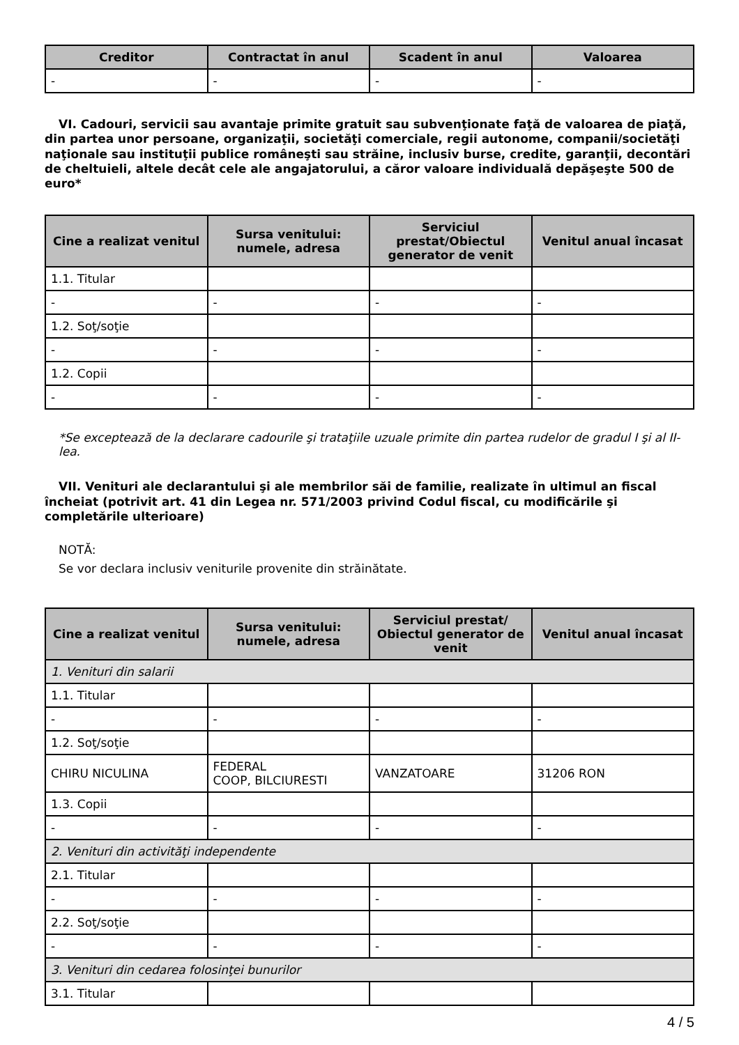| Creditor | Contractat în anul | Scadent în anul | Valoarea |
| --- | --- | --- | --- |
| - | - | - | - |
VI. Cadouri, servicii sau avantaje primite gratuit sau subvenţionate faţă de valoarea de piaţă, din partea unor persoane, organizaţii, societăţi comerciale, regii autonome, companii/societăţi naţionale sau instituţii publice româneşti sau străine, inclusiv burse, credite, garanţii, decontări de cheltuieli, altele decât cele ale angajatorului, a căror valoare individuală depăşeşte 500 de euro*
| Cine a realizat venitul | Sursa venitului: numele, adresa | Serviciul prestat/Obiectul generator de venit | Venitul anual încasat |
| --- | --- | --- | --- |
| 1.1. Titular | | | |
| - | - | - | - |
| 1.2. Soţ/soţie | | | |
| - | - | - | - |
| 1.2. Copii | | | |
| - | - | - | - |
*Se exceptează de la declarare cadourile şi trataţiile uzuale primite din partea rudelor de gradul I şi al II-lea.
VII. Venituri ale declarantului şi ale membrilor săi de familie, realizate în ultimul an fiscal încheiat (potrivit art. 41 din Legea nr. 571/2003 privind Codul fiscal, cu modificările şi completările ulterioare)
NOTĂ:
Se vor declara inclusiv veniturile provenite din străinătate.
| Cine a realizat venitul | Sursa venitului: numele, adresa | Serviciul prestat/ Obiectul generator de venit | Venitul anual încasat |
| --- | --- | --- | --- |
| 1. Venituri din salarii | | | |
| 1.1. Titular | | | |
| - | - | - | - |
| 1.2. Soţ/soţie | | | |
| CHIRU NICULINA | FEDERAL COOP, BILCIURESTI | VANZATOARE | 31206 RON |
| 1.3. Copii | | | |
| - | - | - | - |
| 2. Venituri din activităţi independente | | | |
| 2.1. Titular | | | |
| - | - | - | - |
| 2.2. Soţ/soţie | | | |
| - | - | - | - |
| 3. Venituri din cedarea folosinţei bunurilor | | | |
| 3.1. Titular | | | |
4 / 5